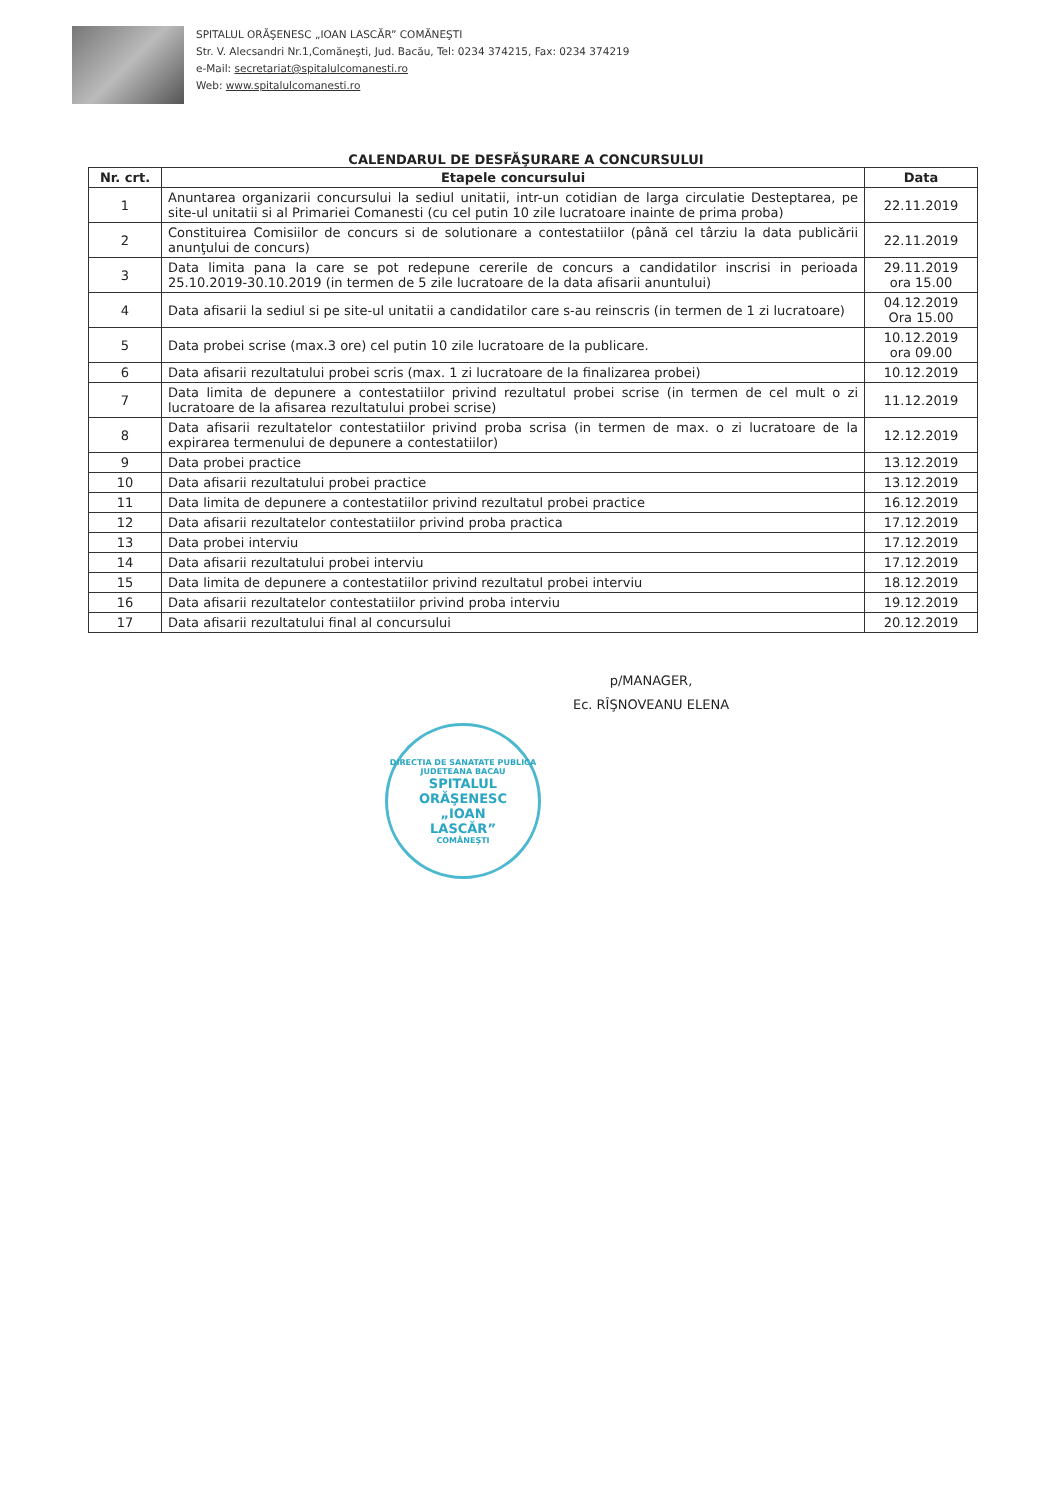SPITALUL ORĂŞENESC „IOAN LASCĂR” COMĂNEŞTI
Str. V. Alecsandri Nr.1,Comăneşti, Jud. Bacău, Tel: 0234 374215, Fax: 0234 374219
e-Mail: secretariat@spitalulcomanesti.ro
Web: www.spitalulcomanesti.ro
CALENDARUL DE DESFĂŞURARE A CONCURSULUI
| Nr. crt. | Etapele concursului | Data |
| --- | --- | --- |
| 1 | Anuntarea organizarii concursului la sediul unitatii, intr-un cotidian de larga circulatie Desteptarea, pe site-ul unitatii si al Primariei Comanesti (cu cel putin 10 zile lucratoare inainte de prima proba) | 22.11.2019 |
| 2 | Constituirea Comisiilor de concurs si de solutionare a contestatiilor (până cel târziu la data publicării anunţului de concurs) | 22.11.2019 |
| 3 | Data limita pana la care se pot redepune cererile de concurs a candidatilor inscrisi in perioada 25.10.2019-30.10.2019 (in termen de 5 zile lucratoare de la data afisarii anuntului) | 29.11.2019 ora 15.00 |
| 4 | Data afisarii la sediul si pe site-ul unitatii a candidatilor care s-au reinscris (in termen de 1 zi lucratoare) | 04.12.2019 Ora 15.00 |
| 5 | Data probei scrise (max.3 ore) cel putin 10 zile lucratoare de la publicare. | 10.12.2019 ora 09.00 |
| 6 | Data afisarii rezultatului probei scris (max. 1 zi lucratoare de la finalizarea probei) | 10.12.2019 |
| 7 | Data limita de depunere a contestatiilor privind rezultatul probei scrise (in termen de cel mult o zi lucratoare de la afisarea rezultatului probei scrise) | 11.12.2019 |
| 8 | Data afisarii rezultatelor contestatiilor privind proba scrisa (in termen de max. o zi lucratoare de la expirarea termenului de depunere a contestatiilor) | 12.12.2019 |
| 9 | Data probei practice | 13.12.2019 |
| 10 | Data afisarii rezultatului probei practice | 13.12.2019 |
| 11 | Data limita de depunere a contestatiilor privind rezultatul probei practice | 16.12.2019 |
| 12 | Data afisarii rezultatelor contestatiilor privind proba practica | 17.12.2019 |
| 13 | Data probei interviu | 17.12.2019 |
| 14 | Data afisarii rezultatului probei interviu | 17.12.2019 |
| 15 | Data limita de depunere a contestatiilor privind rezultatul probei interviu | 18.12.2019 |
| 16 | Data afisarii rezultatelor contestatiilor privind proba interviu | 19.12.2019 |
| 17 | Data afisarii rezultatului final al concursului | 20.12.2019 |
p/MANAGER,
Ec. RÎŞNOVEANU ELENA
DIRECTIA DE SANATATE PUBLICA JUDETEANA BACAU
SPITALUL
ORĂŞENESC
„IOAN
LASCĂR”
COMĂNEŞTI